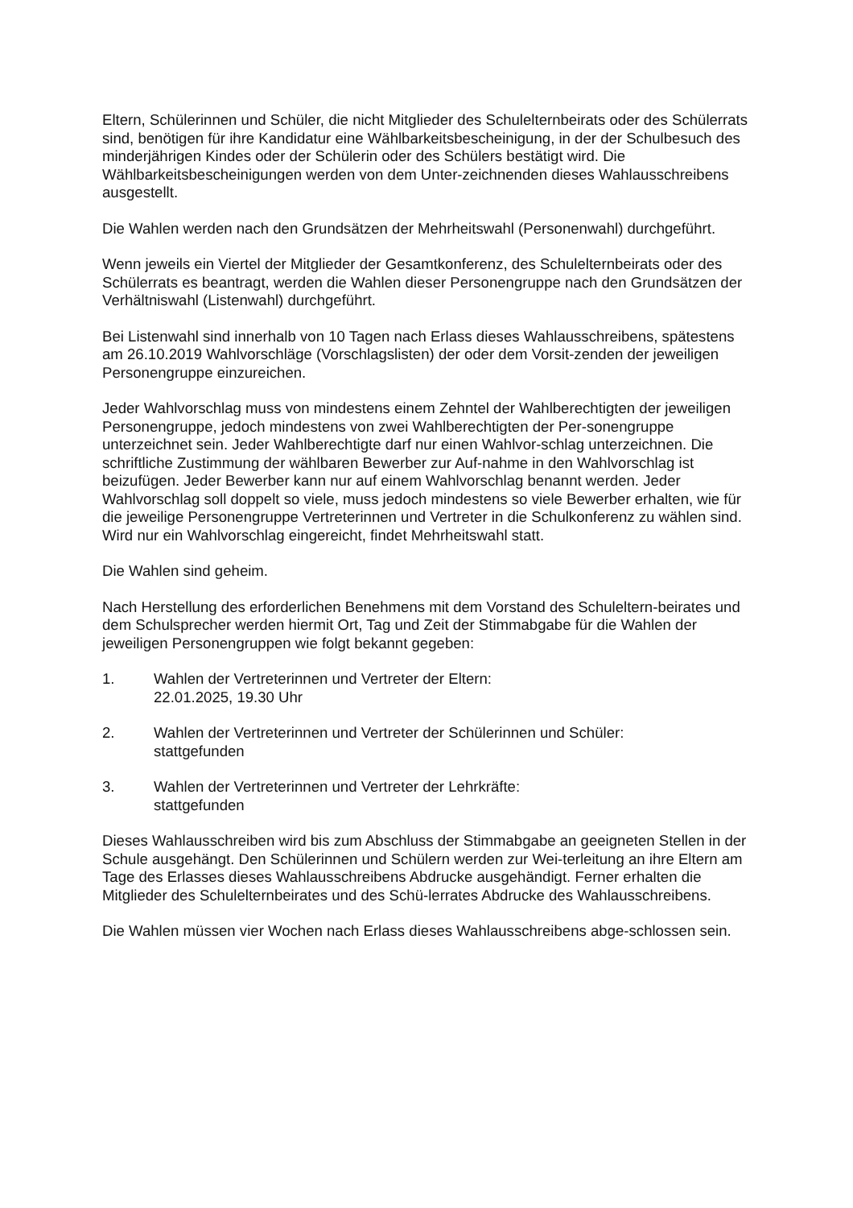Eltern, Schülerinnen und Schüler, die nicht Mitglieder des Schulelternbeirats oder des Schülerrats sind, benötigen für ihre Kandidatur eine Wählbarkeitsbescheinigung, in der der Schulbesuch des minderjährigen Kindes oder der Schülerin oder des Schülers bestätigt wird. Die Wählbarkeitsbescheinigungen werden von dem Unter-zeichnenden dieses Wahlausschreibens ausgestellt.
Die Wahlen werden nach den Grundsätzen der Mehrheitswahl (Personenwahl) durchgeführt.
Wenn jeweils ein Viertel der Mitglieder der Gesamtkonferenz, des Schulelternbeirats oder des Schülerrats es beantragt, werden die Wahlen dieser Personengruppe nach den Grundsätzen der Verhältniswahl (Listenwahl) durchgeführt.
Bei Listenwahl sind innerhalb von 10 Tagen nach Erlass dieses Wahlausschreibens, spätestens am 26.10.2019 Wahlvorschläge (Vorschlagslisten) der oder dem Vorsit-zenden der jeweiligen Personengruppe einzureichen.
Jeder Wahlvorschlag muss von mindestens einem Zehntel der Wahlberechtigten der jeweiligen Personengruppe, jedoch mindestens von zwei Wahlberechtigten der Per-sonengruppe unterzeichnet sein. Jeder Wahlberechtigte darf nur einen Wahlvor-schlag unterzeichnen. Die schriftliche Zustimmung der wählbaren Bewerber zur Auf-nahme in den Wahlvorschlag ist beizufügen. Jeder Bewerber kann nur auf einem Wahlvorschlag benannt werden. Jeder Wahlvorschlag soll doppelt so viele, muss jedoch mindestens so viele Bewerber erhalten, wie für die jeweilige Personengruppe Vertreterinnen und Vertreter in die Schulkonferenz zu wählen sind. Wird nur ein Wahlvorschlag eingereicht, findet Mehrheitswahl statt.
Die Wahlen sind geheim.
Nach Herstellung des erforderlichen Benehmens mit dem Vorstand des Schuleltern-beirates und dem Schulsprecher werden hiermit Ort, Tag und Zeit der Stimmabgabe für die Wahlen der jeweiligen Personengruppen wie folgt bekannt gegeben:
1. Wahlen der Vertreterinnen und Vertreter der Eltern:
22.01.2025, 19.30 Uhr
2. Wahlen der Vertreterinnen und Vertreter der Schülerinnen und Schüler:
stattgefunden
3. Wahlen der Vertreterinnen und Vertreter der Lehrkräfte:
stattgefunden
Dieses Wahlausschreiben wird bis zum Abschluss der Stimmabgabe an geeigneten Stellen in der Schule ausgehängt. Den Schülerinnen und Schülern werden zur Wei-terleitung an ihre Eltern am Tage des Erlasses dieses Wahlausschreibens Abdrucke ausgehändigt. Ferner erhalten die Mitglieder des Schulelternbeirates und des Schü-lerrates Abdrucke des Wahlausschreibens.
Die Wahlen müssen vier Wochen nach Erlass dieses Wahlausschreibens abge-schlossen sein.